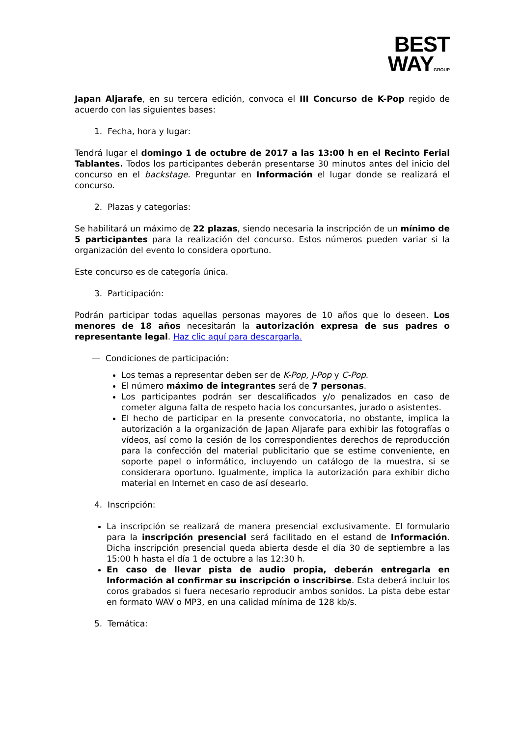BEST
WAYGROUP
Japan Aljarafe, en su tercera edición, convoca el III Concurso de K-Pop regido de acuerdo con las siguientes bases:
1. Fecha, hora y lugar:
Tendrá lugar el domingo 1 de octubre de 2017 a las 13:00 h en el Recinto Ferial Tablantes. Todos los participantes deberán presentarse 30 minutos antes del inicio del concurso en el backstage. Preguntar en Información el lugar donde se realizará el concurso.
2. Plazas y categorías:
Se habilitará un máximo de 22 plazas, siendo necesaria la inscripción de un mínimo de 5 participantes para la realización del concurso. Estos números pueden variar si la organización del evento lo considera oportuno.
Este concurso es de categoría única.
3. Participación:
Podrán participar todas aquellas personas mayores de 10 años que lo deseen. Los menores de 18 años necesitarán la autorización expresa de sus padres o representante legal. Haz clic aquí para descargarla.
— Condiciones de participación:
Los temas a representar deben ser de K-Pop, J-Pop y C-Pop.
El número máximo de integrantes será de 7 personas.
Los participantes podrán ser descalificados y/o penalizados en caso de cometer alguna falta de respeto hacia los concursantes, jurado o asistentes.
El hecho de participar en la presente convocatoria, no obstante, implica la autorización a la organización de Japan Aljarafe para exhibir las fotografías o vídeos, así como la cesión de los correspondientes derechos de reproducción para la confección del material publicitario que se estime conveniente, en soporte papel o informático, incluyendo un catálogo de la muestra, si se considerara oportuno. Igualmente, implica la autorización para exhibir dicho material en Internet en caso de así desearlo.
4. Inscripción:
La inscripción se realizará de manera presencial exclusivamente. El formulario para la inscripción presencial será facilitado en el estand de Información. Dicha inscripción presencial queda abierta desde el día 30 de septiembre a las 15:00 h hasta el día 1 de octubre a las 12:30 h.
En caso de llevar pista de audio propia, deberán entregarla en Información al confirmar su inscripción o inscribirse. Esta deberá incluir los coros grabados si fuera necesario reproducir ambos sonidos. La pista debe estar en formato WAV o MP3, en una calidad mínima de 128 kb/s.
5. Temática: